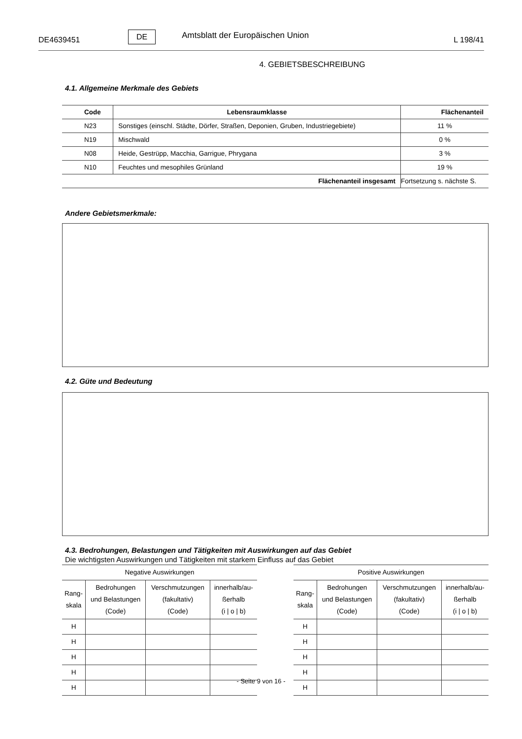DE4639451 DE Amtsblatt der Europäischen Union L 198/41
4. GEBIETSBESCHREIBUNG
4.1. Allgemeine Merkmale des Gebiets
| Code | Lebensraumklasse | Flächenanteil |
| --- | --- | --- |
| N23 | Sonstiges (einschl. Städte, Dörfer, Straßen, Deponien, Gruben, Industriegebiete) | 11 % |
| N19 | Mischwald | 0 % |
| N08 | Heide, Gestrüpp, Macchia, Garrigue, Phrygana | 3 % |
| N10 | Feuchtes und mesophiles Grünland | 19 % |
| Flächenanteil insgesamt | | Fortsetzung s. nächste S. |
Andere Gebietsmerkmale:
4.2. Güte und Bedeutung
4.3. Bedrohungen, Belastungen und Tätigkeiten mit Auswirkungen auf das Gebiet
Die wichtigsten Auswirkungen und Tätigkeiten mit starkem Einfluss auf das Gebiet
| Negative Auswirkungen | | | |
| --- | --- | --- | --- |
| Rang- skala | Bedrohungen und Belastungen (Code) | Verschmutzungen (fakultativ) (Code) | innerhalb/au- ßerhalb (i / o / b) |
| H | | | |
| H | | | |
| H | | | |
| H | | | |
| H | | | |
| Positive Auswirkungen | | | |
| --- | --- | --- | --- |
| Rang- skala | Bedrohungen und Belastungen (Code) | Verschmutzungen (fakultativ) (Code) | innerhalb/au- ßerhalb (i / o / b) |
| H | | | |
| H | | | |
| H | | | |
| H | | | |
| H | | | |
- Seite 9 von 16 -